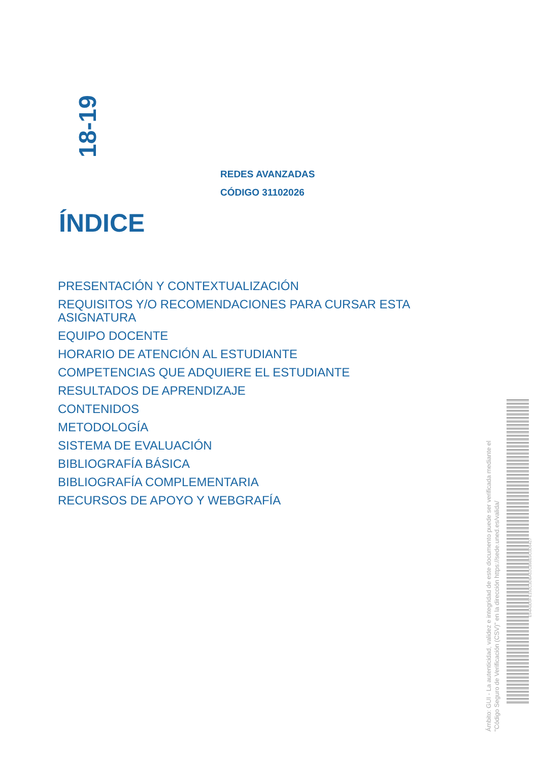18-19
REDES AVANZADAS
CÓDIGO 31102026
ÍNDICE
PRESENTACIÓN Y CONTEXTUALIZACIÓN
REQUISITOS Y/O RECOMENDACIONES PARA CURSAR ESTA ASIGNATURA
EQUIPO DOCENTE
HORARIO DE ATENCIÓN AL ESTUDIANTE
COMPETENCIAS QUE ADQUIERE EL ESTUDIANTE
RESULTADOS DE APRENDIZAJE
CONTENIDOS
METODOLOGÍA
SISTEMA DE EVALUACIÓN
BIBLIOGRAFÍA BÁSICA
BIBLIOGRAFÍA COMPLEMENTARIA
RECURSOS DE APOYO Y WEBGRAFÍA
Ámbito: GUI - La autenticidad, validez e integridad de este documento puede ser verificada mediante el "Código Seguro de Verificación (CSV)" en la dirección https://sede.uned.es/valida/
E94A0D0FE192C3DBA52C898E9C0D6427